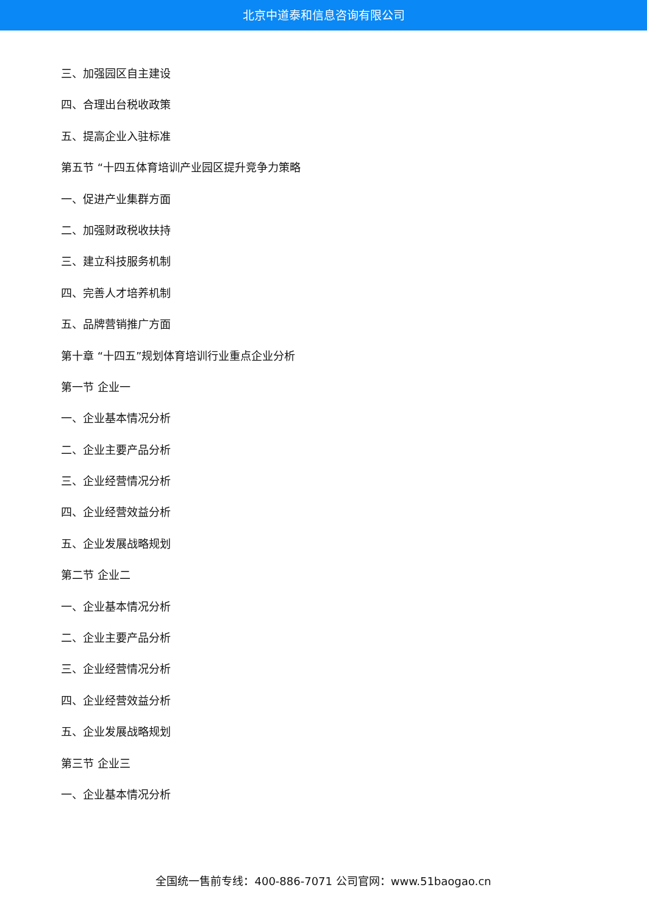北京中道泰和信息咨询有限公司
三、加强园区自主建设
四、合理出台税收政策
五、提高企业入驻标准
第五节 “十四五体育培训产业园区提升竞争力策略
一、促进产业集群方面
二、加强财政税收扶持
三、建立科技服务机制
四、完善人才培养机制
五、品牌营销推广方面
第十章 “十四五”规划体育培训行业重点企业分析
第一节 企业一
一、企业基本情况分析
二、企业主要产品分析
三、企业经营情况分析
四、企业经营效益分析
五、企业发展战略规划
第二节 企业二
一、企业基本情况分析
二、企业主要产品分析
三、企业经营情况分析
四、企业经营效益分析
五、企业发展战略规划
第三节 企业三
一、企业基本情况分析
全国统一售前专线：400-886-7071 公司官网：www.51baogao.cn